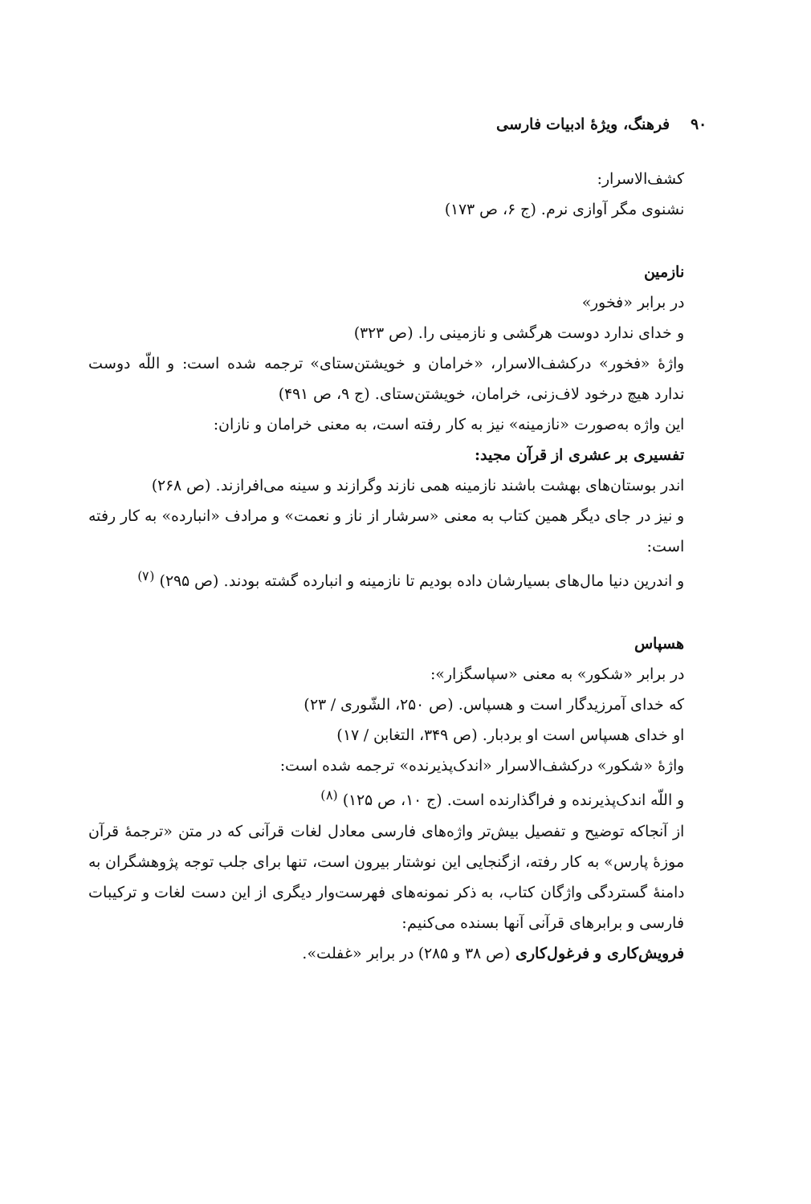۹۰ فرهنگ، ویژهٔ ادبیات فارسی
کشف‌الاسرار:
نشنوی مگر آوازی نرم. (ج ۶، ص ۱۷۳)
نازمین
در برابر «فخور»
و خدای ندارد دوست هرگشی و نازمینی را. (ص ۳۲۳)
واژهٔ «فخور» درکشف‌الاسرار، «خرامان و خویشتن‌ستای» ترجمه شده است: و اللّه دوست ندارد هیچ درخود لاف‌زنی، خرامان، خویشتن‌ستای. (ج ۹، ص ۴۹۱)
این واژه به‌صورت «نازمینه» نیز به کار رفته است، به معنی خرامان و نازان:
تفسیری بر عشری از قرآن مجید:
اندر بوستان‌های بهشت باشند نازمینه همی نازند وگرازند و سینه می‌افرازند. (ص ۲۶۸)
و نیز در جای دیگر همین کتاب به معنی «سرشار از ناز و نعمت» و مرادف «انبارده» به کار رفته است:
و اندرین دنیا مال‌های بسیارشان داده بودیم تا نازمینه و انبارده گشته بودند. (ص ۲۹۵) <sup>(۷)</sup>
هسپاس
در برابر «شکور» به معنی «سپاسگزار»:
که خدای آمرزیدگار است و هسپاس. (ص ۲۵۰، الشّوری / ۲۳)
او خدای هسپاس است او بردبار. (ص ۳۴۹، التغابن / ۱۷)
واژهٔ «شکور» درکشف‌الاسرار «اندک‌پذیرنده» ترجمه شده است:
و اللّه اندک‌پذیرنده و فراگذارنده است. (ج ۱۰، ص ۱۲۵) <sup>(۸)</sup>
از آنجاکه توضیح و تفصیل بیش‌تر واژه‌های فارسی معادل لغات قرآنی که در متن «ترجمهٔ قرآن موزهٔ پارس» به کار رفته، ازگنجایی این نوشتار بیرون است، تنها برای جلب توجه پژوهشگران به دامنهٔ گستردگی واژگان کتاب، به ذکر نمونه‌های فهرست‌وار دیگری از این دست لغات و ترکیبات فارسی و برابرهای قرآنی آنها بسنده می‌کنیم:
فرویش‌کاری و فرغول‌کاری (ص ۳۸ و ۲۸۵) در برابر «غفلت».